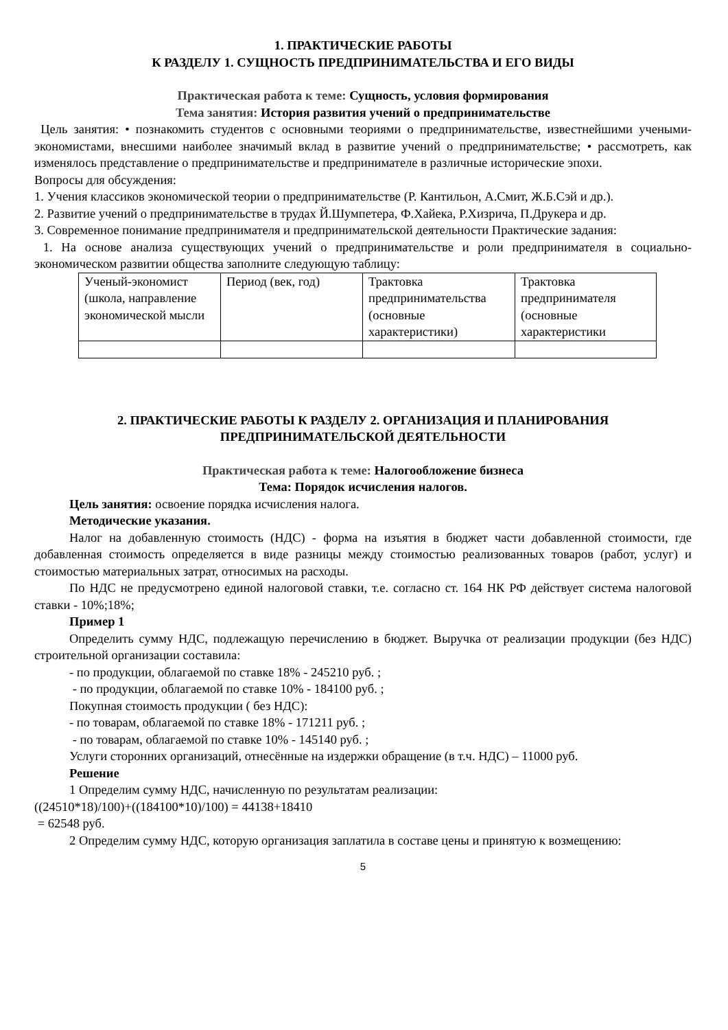1. ПРАКТИЧЕСКИЕ РАБОТЫ
К РАЗДЕЛУ 1. СУЩНОСТЬ ПРЕДПРИНИМАТЕЛЬСТВА И ЕГО ВИДЫ
Практическая работа к теме: Сущность, условия формирования
Тема занятия: История развития учений о предпринимательстве
Цель занятия: • познакомить студентов с основными теориями о предпринимательстве, известнейшими учеными-экономистами, внесшими наиболее значимый вклад в развитие учений о предпринимательстве; • рассмотреть, как изменялось представление о предпринимательстве и предпринимателе в различные исторические эпохи.
Вопросы для обсуждения:
1. Учения классиков экономической теории о предпринимательстве (Р. Кантильон, А.Смит, Ж.Б.Сэй и др.).
2. Развитие учений о предпринимательстве в трудах Й.Шумпетера, Ф.Хайека, Р.Хизрича, П.Друкера и др.
3. Современное понимание предпринимателя и предпринимательской деятельности Практические задания:
1. На основе анализа существующих учений о предпринимательстве и роли предпринимателя в социально-экономическом развитии общества заполните следующую таблицу:
| Ученый-экономист (школа, направление экономической мысли | Период (век, год) | Трактовка предпринимательства (основные характеристики) | Трактовка предпринимателя (основные характеристики |
2. ПРАКТИЧЕСКИЕ РАБОТЫ К РАЗДЕЛУ 2. ОРГАНИЗАЦИЯ И ПЛАНИРОВАНИЯ ПРЕДПРИНИМАТЕЛЬСКОЙ ДЕЯТЕЛЬНОСТИ
Практическая работа к теме: Налогообложение бизнеса
Тема: Порядок исчисления налогов.
Цель занятия: освоение порядка исчисления налога.
Методические указания.
Налог на добавленную стоимость (НДС) - форма на изъятия в бюджет части добавленной стоимости, где добавленная стоимость определяется в виде разницы между стоимостью реализованных товаров (работ, услуг) и стоимостью материальных затрат, относимых на расходы.
По НДС не предусмотрено единой налоговой ставки, т.е. согласно ст. 164 НК РФ действует система налоговой ставки - 10%;18%;
Пример 1
Определить сумму НДС, подлежащую перечислению в бюджет. Выручка от реализации продукции (без НДС) строительной организации составила:
- по продукции, облагаемой по ставке 18% - 245210 руб. ;
- по продукции, облагаемой по ставке 10% - 184100 руб. ;
Покупная стоимость продукции ( без НДС):
- по товарам, облагаемой по ставке 18% - 171211 руб. ;
- по товарам, облагаемой по ставке 10% - 145140 руб. ;
Услуги сторонних организаций, отнесённые на издержки обращение (в т.ч. НДС) – 11000 руб.
Решение
1 Определим сумму НДС, начисленную по результатам реализации:
((24510*18)/100)+((184100*10)/100) = 44138+18410
= 62548 руб.
2 Определим сумму НДС, которую организация заплатила в составе цены и принятую к возмещению:
5